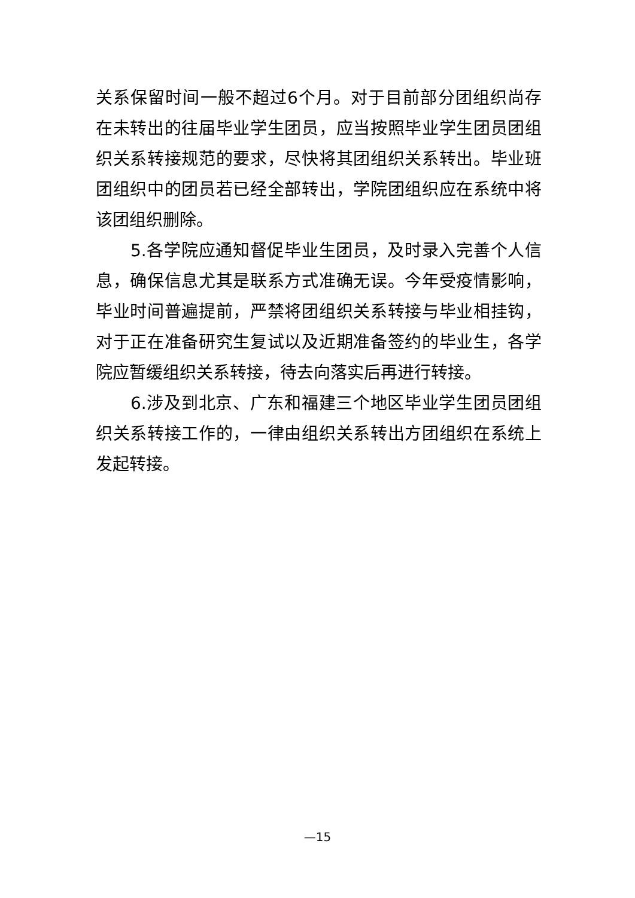关系保留时间一般不超过6个月。对于目前部分团组织尚存在未转出的往届毕业学生团员，应当按照毕业学生团员团组织关系转接规范的要求，尽快将其团组织关系转出。毕业班团组织中的团员若已经全部转出，学院团组织应在系统中将该团组织删除。
5.各学院应通知督促毕业生团员，及时录入完善个人信息，确保信息尤其是联系方式准确无误。今年受疫情影响，毕业时间普遍提前，严禁将团组织关系转接与毕业相挂钩，对于正在准备研究生复试以及近期准备签约的毕业生，各学院应暂缓组织关系转接，待去向落实后再进行转接。
6.涉及到北京、广东和福建三个地区毕业学生团员团组织关系转接工作的，一律由组织关系转出方团组织在系统上发起转接。
—15